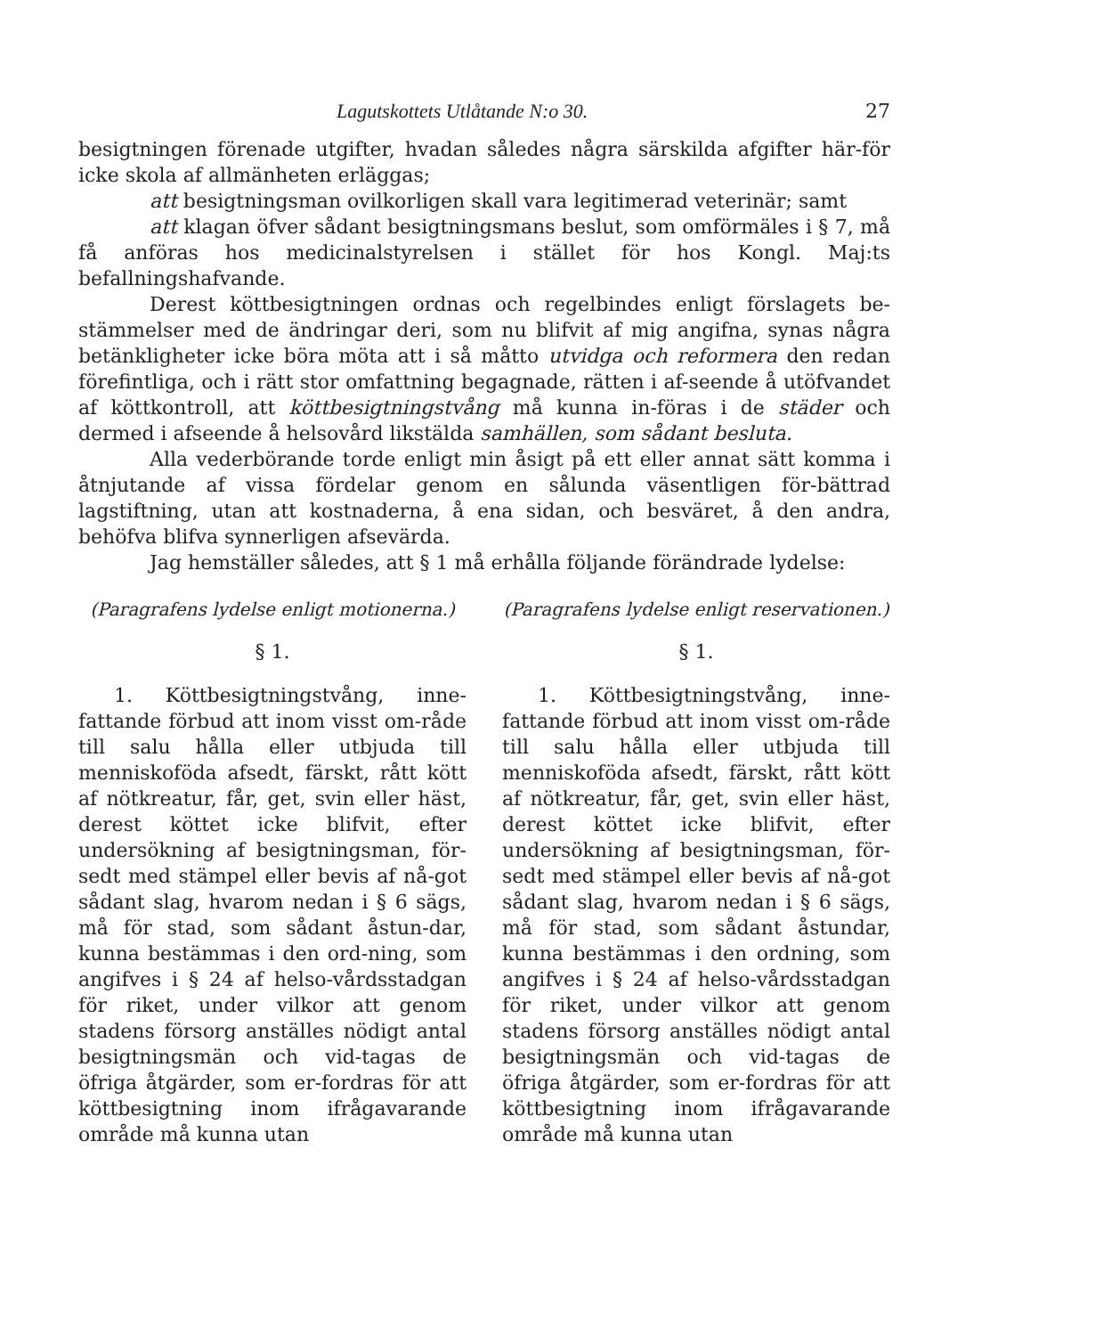Lagutskottets Utlåtande N:o 30. 27
besigtningen förenade utgifter, hvadan således några särskilda afgifter här-för icke skola af allmänheten erläggas;
att besigtningsman ovilkorligen skall vara legitimerad veterinär; samt
att klagan öfver sådant besigtningsmans beslut, som omförmäles i § 7, må få anföras hos medicinalstyrelsen i stället för hos Kongl. Maj:ts befallningshafvande.
Derest köttbesigtningen ordnas och regelbindes enligt förslagets be-stämmelser med de ändringar deri, som nu blifvit af mig angifna, synas några betänkligheter icke böra möta att i så måtto utvidga och reformera den redan förefintliga, och i rätt stor omfattning begagnade, rätten i af-seende å utöfvandet af köttkontroll, att köttbesigtningstvång må kunna in-föras i de städer och dermed i afseende å helsovård likstälda samhällen, som sådant besluta.
Alla vederbörande torde enligt min åsigt på ett eller annat sätt komma i åtnjutande af vissa fördelar genom en sålunda väsentligen för-bättrad lagstiftning, utan att kostnaderna, å ena sidan, och besväret, å den andra, behöfva blifva synnerligen afsevärda.
Jag hemställer således, att § 1 må erhålla följande förändrade lydelse:
(Paragrafens lydelse enligt motionerna.)
§ 1.
1. Köttbesigtningstvång, inne-fattande förbud att inom visst om-råde till salu hålla eller utbjuda till menniskoföda afsedt, färskt, rått kött af nötkreatur, får, get, svin eller häst, derest köttet icke blifvit, efter undersökning af besigtningsman, för-sedt med stämpel eller bevis af nå-got sådant slag, hvarom nedan i § 6 sägs, må för stad, som sådant åstun-dar, kunna bestämmas i den ord-ning, som angifves i § 24 af helso-vårdsstadgan för riket, under vilkor att genom stadens försorg anställes nödigt antal besigtningsmän och vid-tagas de öfriga åtgärder, som er-fordras för att köttbesigtning inom ifrågavarande område må kunna utan
(Paragrafens lydelse enligt reservationen.)
§ 1.
1. Köttbesigtningstvång, inne-fattande förbud att inom visst om-råde till salu hålla eller utbjuda till menniskoföda afsedt, färskt, rått kött af nötkreatur, får, get, svin eller häst, derest köttet icke blifvit, efter undersökning af besigtningsman, för-sedt med stämpel eller bevis af nå-got sådant slag, hvarom nedan i § 6 sägs, må för stad, som sådant åstundar, kunna bestämmas i den ordning, som angifves i § 24 af helso-vårdsstadgan för riket, under vilkor att genom stadens försorg anställes nödigt antal besigtningsmän och vid-tagas de öfriga åtgärder, som er-fordras för att köttbesigtning inom ifrågavarande område må kunna utan